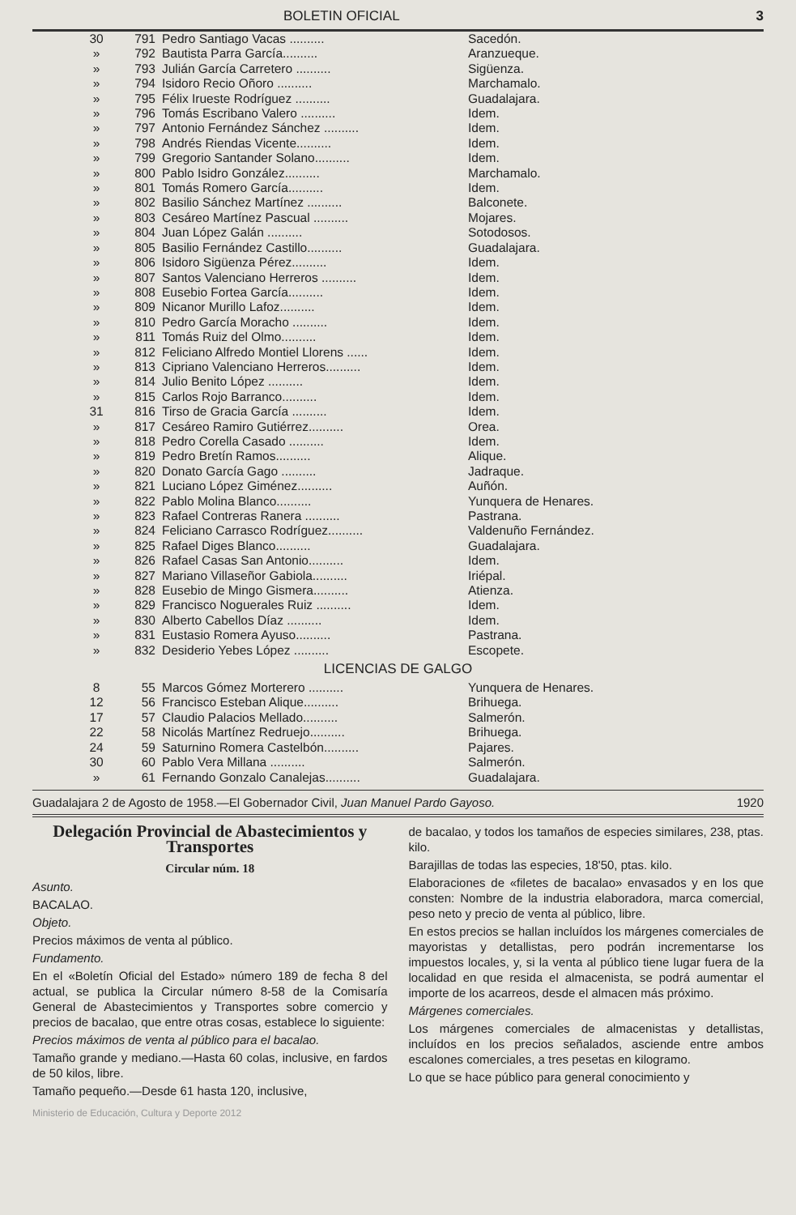BOLETIN OFICIAL 3
| 30 | 791 | Pedro Santiago Vacas .......... | Sacedón. |
| » | 792 | Bautista Parra García.......... | Aranzueque. |
| » | 793 | Julián García Carretero .......... | Sigüenza. |
| » | 794 | Isidoro Recio Oñoro .......... | Marchamalo. |
| » | 795 | Félix Irueste Rodríguez .......... | Guadalajara. |
| » | 796 | Tomás Escribano Valero .......... | Idem. |
| » | 797 | Antonio Fernández Sánchez .......... | Idem. |
| » | 798 | Andrés Riendas Vicente.......... | Idem. |
| » | 799 | Gregorio Santander Solano.......... | Idem. |
| » | 800 | Pablo Isidro González.......... | Marchamalo. |
| » | 801 | Tomás Romero García.......... | Idem. |
| » | 802 | Basilio Sánchez Martínez .......... | Balconete. |
| » | 803 | Cesáreo Martínez Pascual .......... | Mojares. |
| » | 804 | Juan López Galán .......... | Sotodosos. |
| » | 805 | Basilio Fernández Castillo.......... | Guadalajara. |
| » | 806 | Isidoro Sigüenza Pérez.......... | Idem. |
| » | 807 | Santos Valenciano Herreros .......... | Idem. |
| » | 808 | Eusebio Fortea García.......... | Idem. |
| » | 809 | Nicanor Murillo Lafoz.......... | Idem. |
| » | 810 | Pedro García Moracho .......... | Idem. |
| » | 811 | Tomás Ruiz del Olmo.......... | Idem. |
| » | 812 | Feliciano Alfredo Montiel Llorens ...... | Idem. |
| » | 813 | Cipriano Valenciano Herreros.......... | Idem. |
| » | 814 | Julio Benito López .......... | Idem. |
| » | 815 | Carlos Rojo Barranco.......... | Idem. |
| 31 | 816 | Tirso de Gracia García .......... | Idem. |
| » | 817 | Cesáreo Ramiro Gutiérrez.......... | Orea. |
| » | 818 | Pedro Corella Casado .......... | Idem. |
| » | 819 | Pedro Bretín Ramos.......... | Alique. |
| » | 820 | Donato García Gago .......... | Jadraque. |
| » | 821 | Luciano López Giménez.......... | Auñón. |
| » | 822 | Pablo Molina Blanco.......... | Yunquera de Henares. |
| » | 823 | Rafael Contreras Ranera .......... | Pastrana. |
| » | 824 | Feliciano Carrasco Rodríguez.......... | Valdenuño Fernández. |
| » | 825 | Rafael Diges Blanco.......... | Guadalajara. |
| » | 826 | Rafael Casas San Antonio.......... | Idem. |
| » | 827 | Mariano Villaseñor Gabiola.......... | Iriépal. |
| » | 828 | Eusebio de Mingo Gismera.......... | Atienza. |
| » | 829 | Francisco Noguerales Ruiz .......... | Idem. |
| » | 830 | Alberto Cabellos Díaz .......... | Idem. |
| » | 831 | Eustasio Romera Ayuso.......... | Pastrana. |
| » | 832 | Desiderio Yebes López .......... | Escopete. |
LICENCIAS DE GALGO
| 8 | 55 | Marcos Gómez Morterero .......... | Yunquera de Henares. |
| 12 | 56 | Francisco Esteban Alique.......... | Brihuega. |
| 17 | 57 | Claudio Palacios Mellado.......... | Salmerón. |
| 22 | 58 | Nicolás Martínez Redruejo.......... | Brihuega. |
| 24 | 59 | Saturnino Romera Castelbón.......... | Pajares. |
| 30 | 60 | Pablo Vera Millana .......... | Salmerón. |
| » | 61 | Fernando Gonzalo Canalejas.......... | Guadalajara. |
Guadalajara 2 de Agosto de 1958.—El Gobernador Civil, Juan Manuel Pardo Gayoso. 1920
Delegación Provincial de Abastecimientos y Transportes
Circular núm. 18
Asunto.
BACALAO.
Objeto.
Precios máximos de venta al público.
Fundamento.
En el «Boletín Oficial del Estado» número 189 de fecha 8 del actual, se publica la Circular número 8-58 de la Comisaría General de Abastecimientos y Transportes sobre comercio y precios de bacalao, que entre otras cosas, establece lo siguiente:
Precios máximos de venta al público para el bacalao.
Tamaño grande y mediano.—Hasta 60 colas, inclusive, en fardos de 50 kilos, libre.
Tamaño pequeño.—Desde 61 hasta 120, inclusive,
de bacalao, y todos los tamaños de especies similares, 238, ptas. kilo.
Barajillas de todas las especies, 18'50, ptas. kilo.
Elaboraciones de «filetes de bacalao» envasados y en los que consten: Nombre de la industria elaboradora, marca comercial, peso neto y precio de venta al público, libre.
En estos precios se hallan incluídos los márgenes comerciales de mayoristas y detallistas, pero podrán incrementarse los impuestos locales, y, si la venta al público tiene lugar fuera de la localidad en que resida el almacenista, se podrá aumentar el importe de los acarreos, desde el almacen más próximo.
Márgenes comerciales.
Los márgenes comerciales de almacenistas y detallistas, incluídos en los precios señalados, asciende entre ambos escalones comerciales, a tres pesetas en kilogramo.
Lo que se hace público para general conocimiento y
Ministerio de Educación, Cultura y Deporte 2012